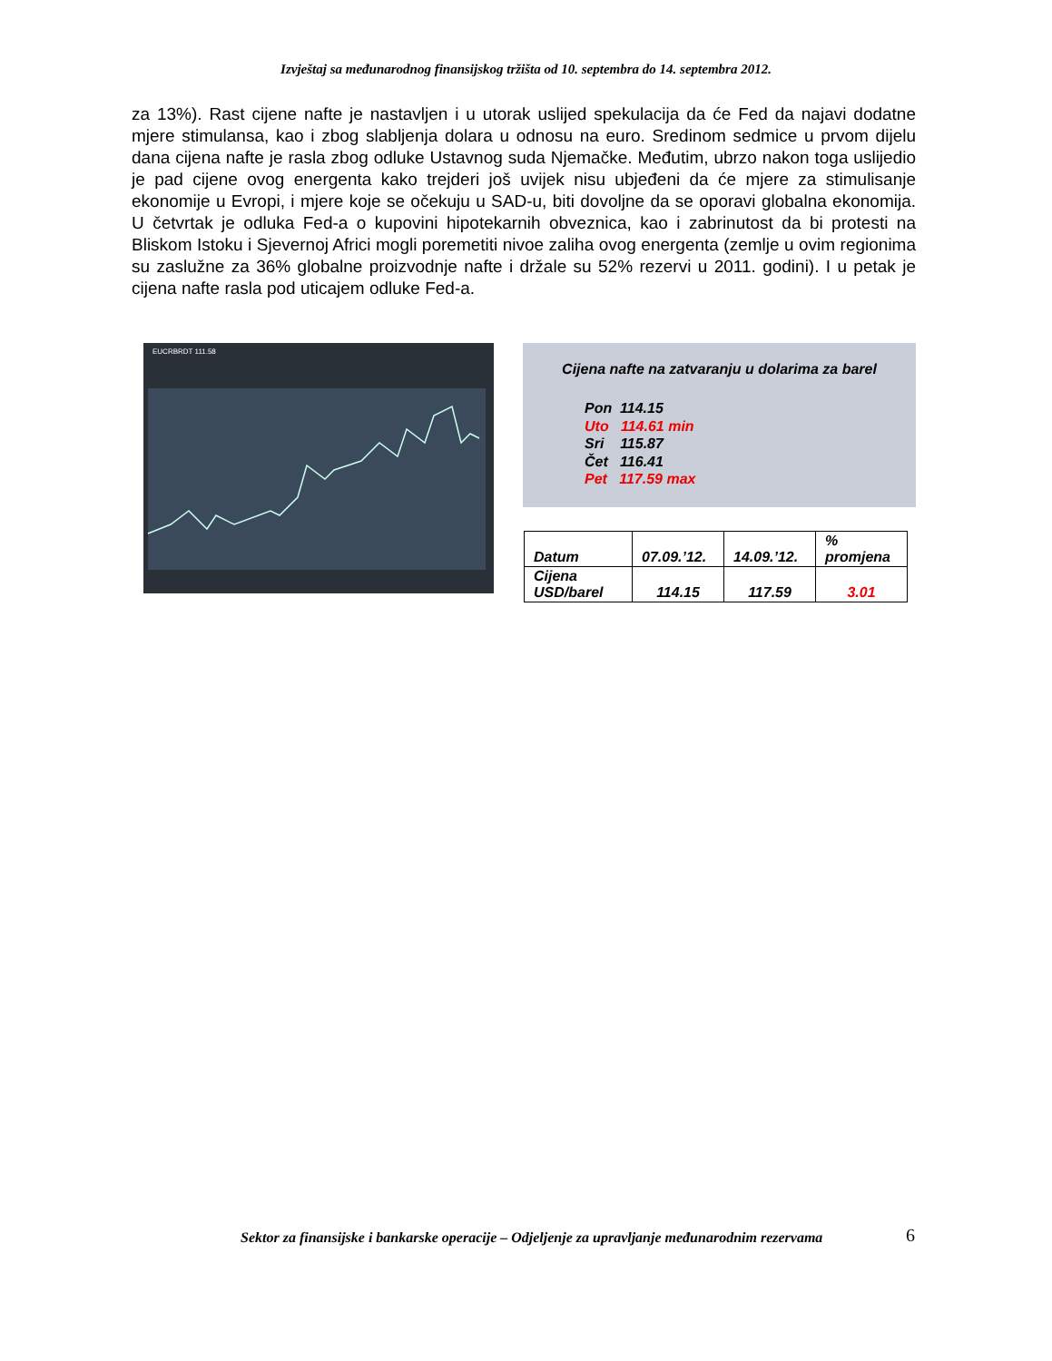Izvještaj sa međunarodnog finansijskog tržišta od 10. septembra do 14. septembra 2012.
za 13%). Rast cijene nafte je nastavljen i u utorak uslijed spekulacija da će Fed da najavi dodatne mjere stimulansa, kao i zbog slabljenja dolara u odnosu na euro. Sredinom sedmice u prvom dijelu dana cijena nafte je rasla zbog odluke Ustavnog suda Njemačke. Međutim, ubrzo nakon toga uslijedio je pad cijene ovog energenta kako trejderi još uvijek nisu ubjeđeni da će mjere za stimulisanje ekonomije u Evropi, i mjere koje se očekuju u SAD-u, biti dovoljne da se oporavi globalna ekonomija. U četvrtak je odluka Fed-a o kupovini hipotekarnih obveznica, kao i zabrinutost da bi protesti na Bliskom Istoku i Sjevernoj Africi mogli poremetiti nivoe zaliha ovog energenta (zemlje u ovim regionima su zaslužne za 36% globalne proizvodnje nafte i držale su 52% rezervi u 2011. godini). I u petak je cijena nafte rasla pod uticajem odluke Fed-a.
EUCRBRDT 111.58
Cijena nafte na zatvaranju u dolarima za barel
Pon 114.15
Uto 114.61 min
Sri 115.87
Čet 116.41
Pet 117.59 max
| Datum | 07.09.’12. | 14.09.’12. | % promjena |
| Cijena USD/barel | 114.15 | 117.59 | 3.01 |
Sektor za finansijske i bankarske operacije – Odjeljenje za upravljanje međunarodnim rezervama
6